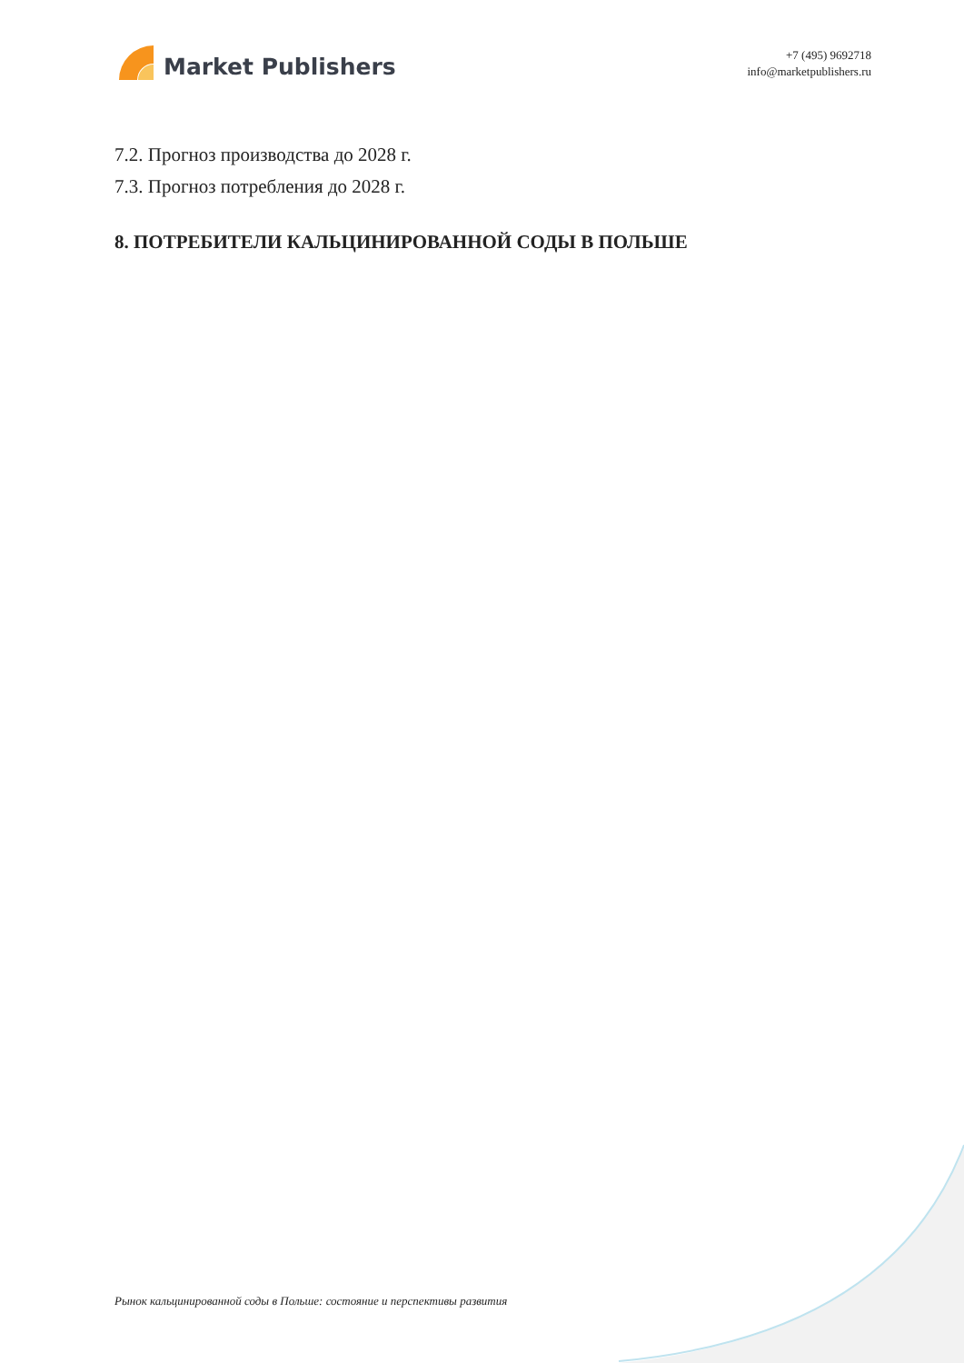Market Publishers
+7 (495) 9692718
info@marketpublishers.ru
7.2. Прогноз производства до 2028 г.
7.3. Прогноз потребления до 2028 г.
8. ПОТРЕБИТЕЛИ КАЛЬЦИНИРОВАННОЙ СОДЫ В ПОЛЬШЕ
Рынок кальцинированной соды в Польше: состояние и перспективы развития